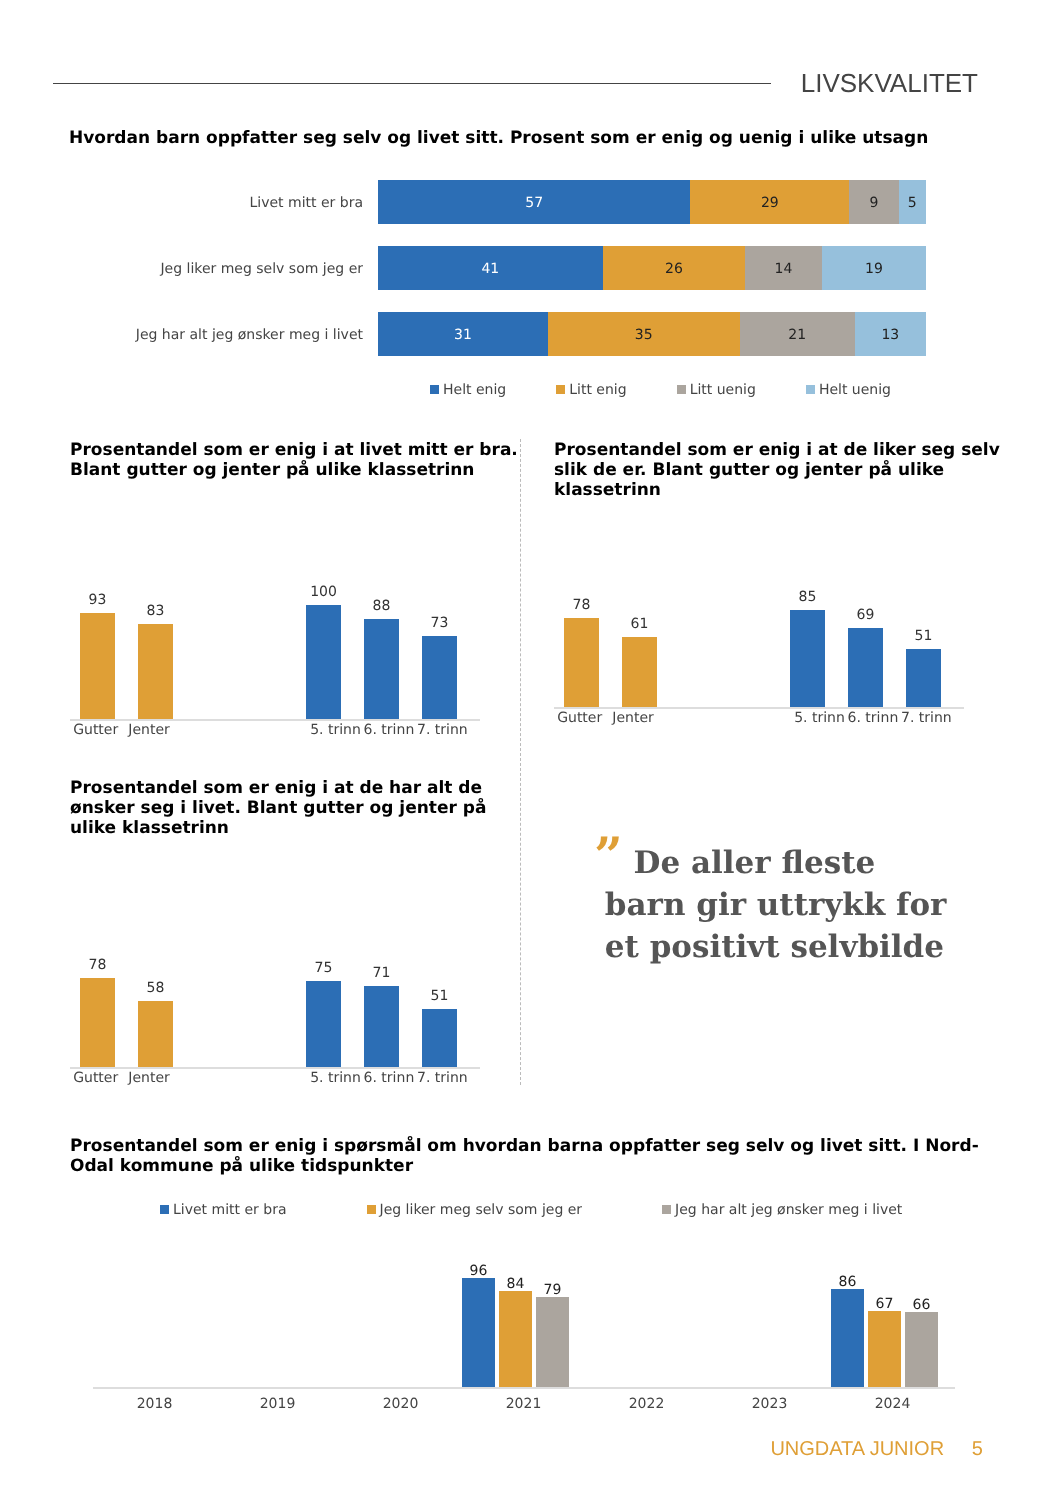LIVSKVALITET
Hvordan barn oppfatter seg selv og livet sitt. Prosent som er enig og uenig i ulike utsagn
Livet mitt er bra
57 29 9 5
Jeg liker meg selv som jeg er
41 26 14 19
Jeg har alt jeg ønsker meg i livet
31 35 21 13
Helt enig Litt enig Litt uenig Helt uenig
Prosentandel som er enig i at livet mitt er bra.
Blant gutter og jenter på ulike klassetrinn
93
83
100
88
73
Gutter Jenter 5. trinn 6. trinn 7. trinn
Prosentandel som er enig i at de har alt de
ønsker seg i livet. Blant gutter og jenter på
ulike klassetrinn
78
58
75
71
51
Gutter Jenter 5. trinn 6. trinn 7. trinn
Prosentandel som er enig i at de liker seg selv
slik de er. Blant gutter og jenter på ulike
klassetrinn
78
61
85
69
51
Gutter Jenter 5. trinn 6. trinn 7. trinn
” De aller fleste
barn gir uttrykk for
et positivt selvbilde
Prosentandel som er enig i spørsmål om hvordan barna oppfatter seg selv og livet sitt. I Nord-
Odal kommune på ulike tidspunkter
Livet mitt er bra Jeg liker meg selv som jeg er Jeg har alt jeg ønsker meg i livet
96
84
79
86
67
66
2018 2019 2020 2021 2022 2023 2024
UNGDATA JUNIOR 5